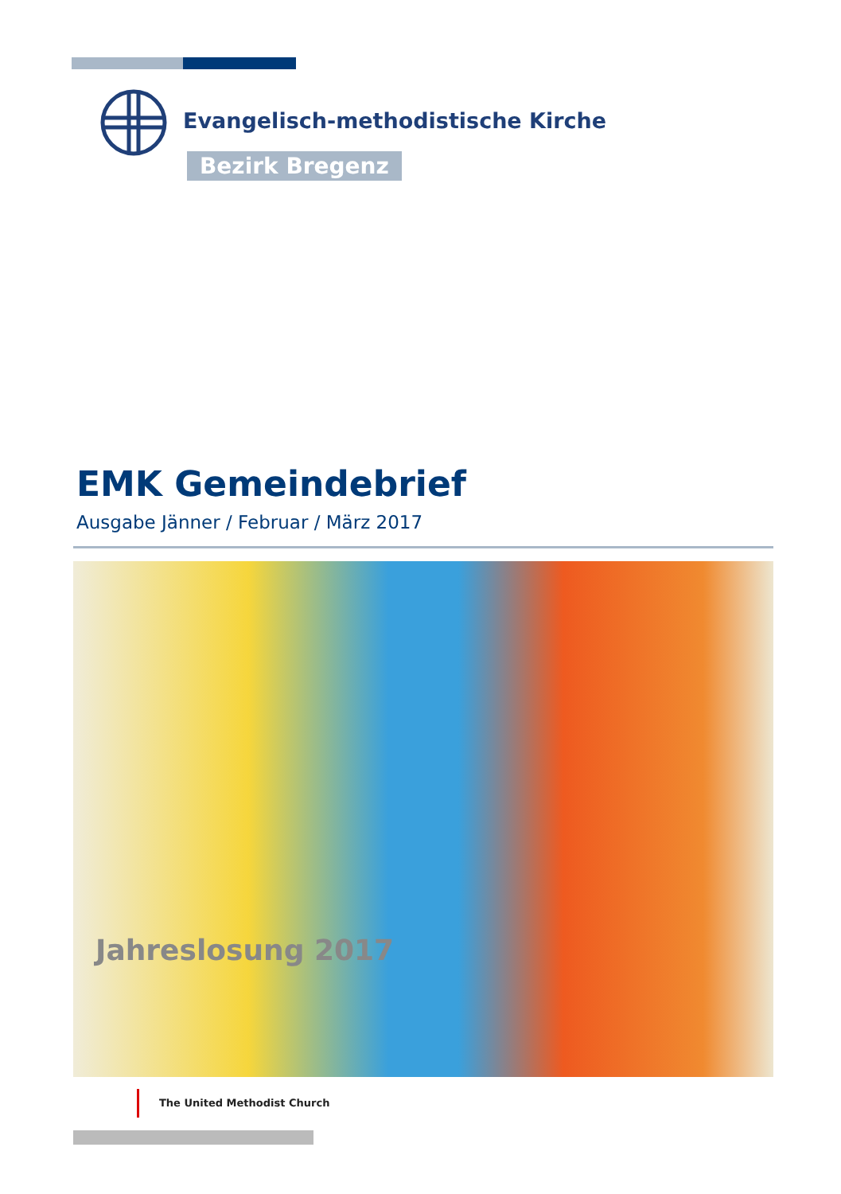Evangelisch-methodistische Kirche
Bezirk Bregenz
EMK Gemeindebrief
Ausgabe Jänner / Februar / März 2017
Jahreslosung 2017
The United Methodist Church